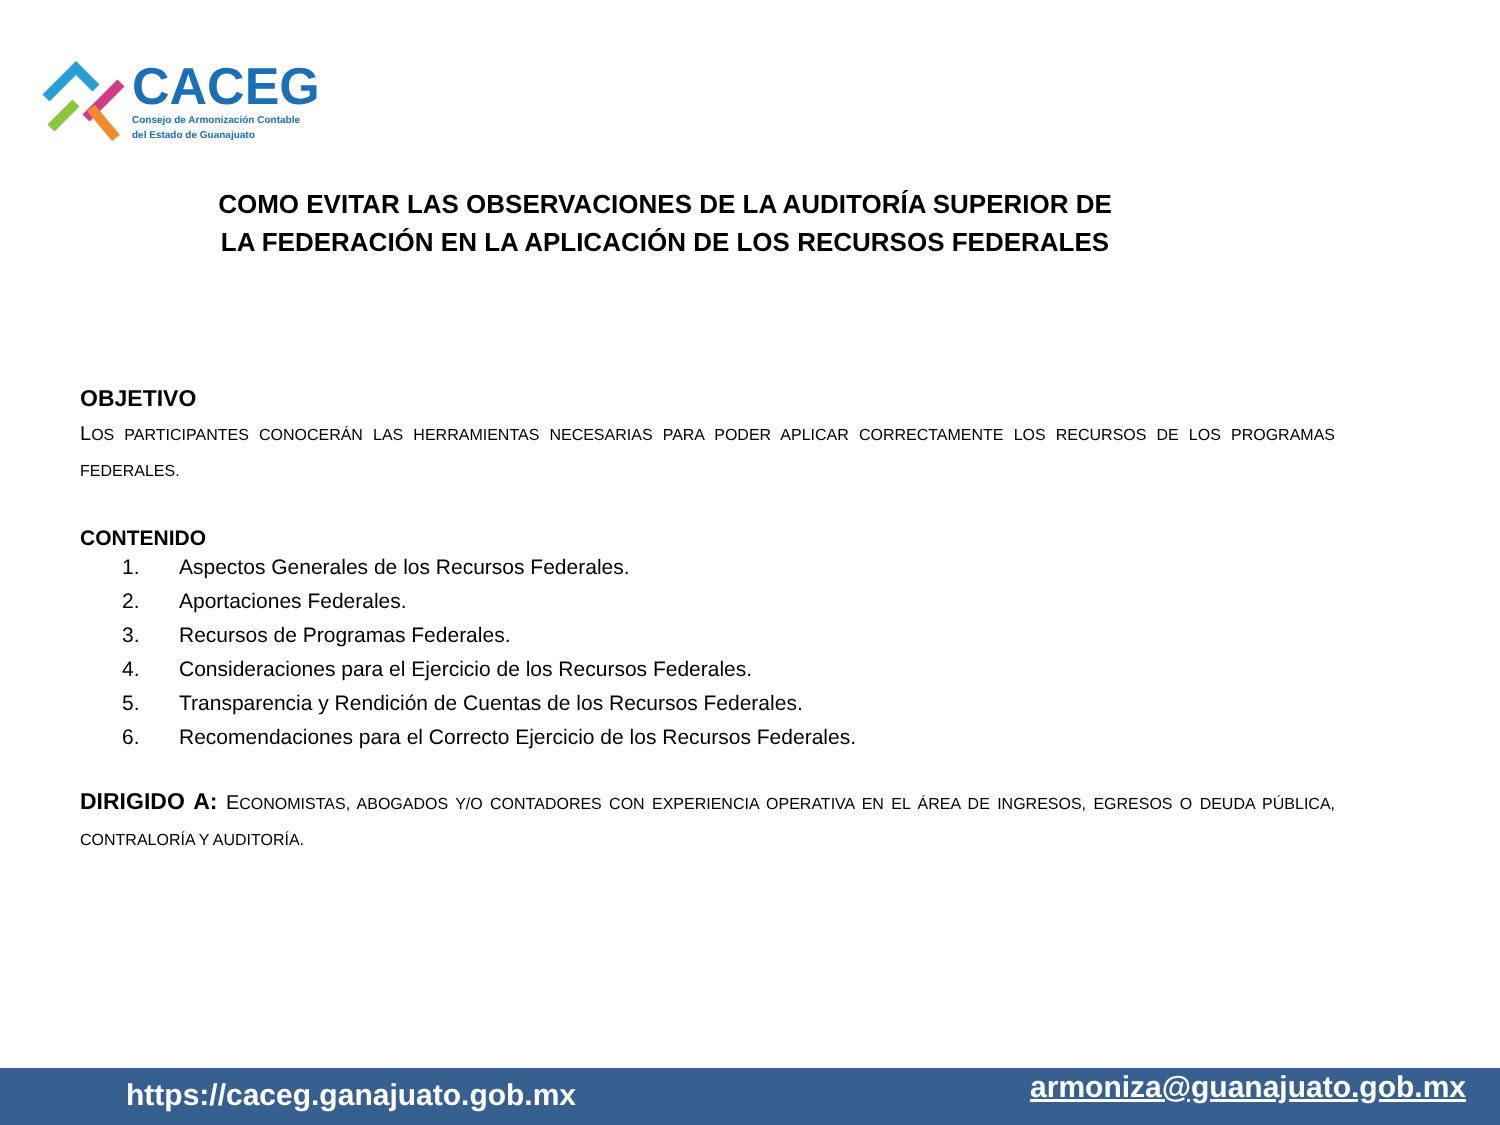CACEG
Consejo de Armonización Contable
del Estado de Guanajuato
COMO EVITAR LAS OBSERVACIONES DE LA AUDITORÍA SUPERIOR DE LA FEDERACIÓN EN LA APLICACIÓN DE LOS RECURSOS FEDERALES
OBJETIVO
LOS PARTICIPANTES CONOCERÁN LAS HERRAMIENTAS NECESARIAS PARA PODER APLICAR CORRECTAMENTE LOS RECURSOS DE LOS PROGRAMAS FEDERALES.
CONTENIDO
1. Aspectos Generales de los Recursos Federales.
2. Aportaciones Federales.
3. Recursos de Programas Federales.
4. Consideraciones para el Ejercicio de los Recursos Federales.
5. Transparencia y Rendición de Cuentas de los Recursos Federales.
6. Recomendaciones para el Correcto Ejercicio de los Recursos Federales.
DIRIGIDO A: ECONOMISTAS, ABOGADOS Y/O CONTADORES CON EXPERIENCIA OPERATIVA EN EL ÁREA DE INGRESOS, EGRESOS O DEUDA PÚBLICA, CONTRALORÍA Y AUDITORÍA.
https://caceg.ganajuato.gob.mx armoniza@guanajuato.gob.mx